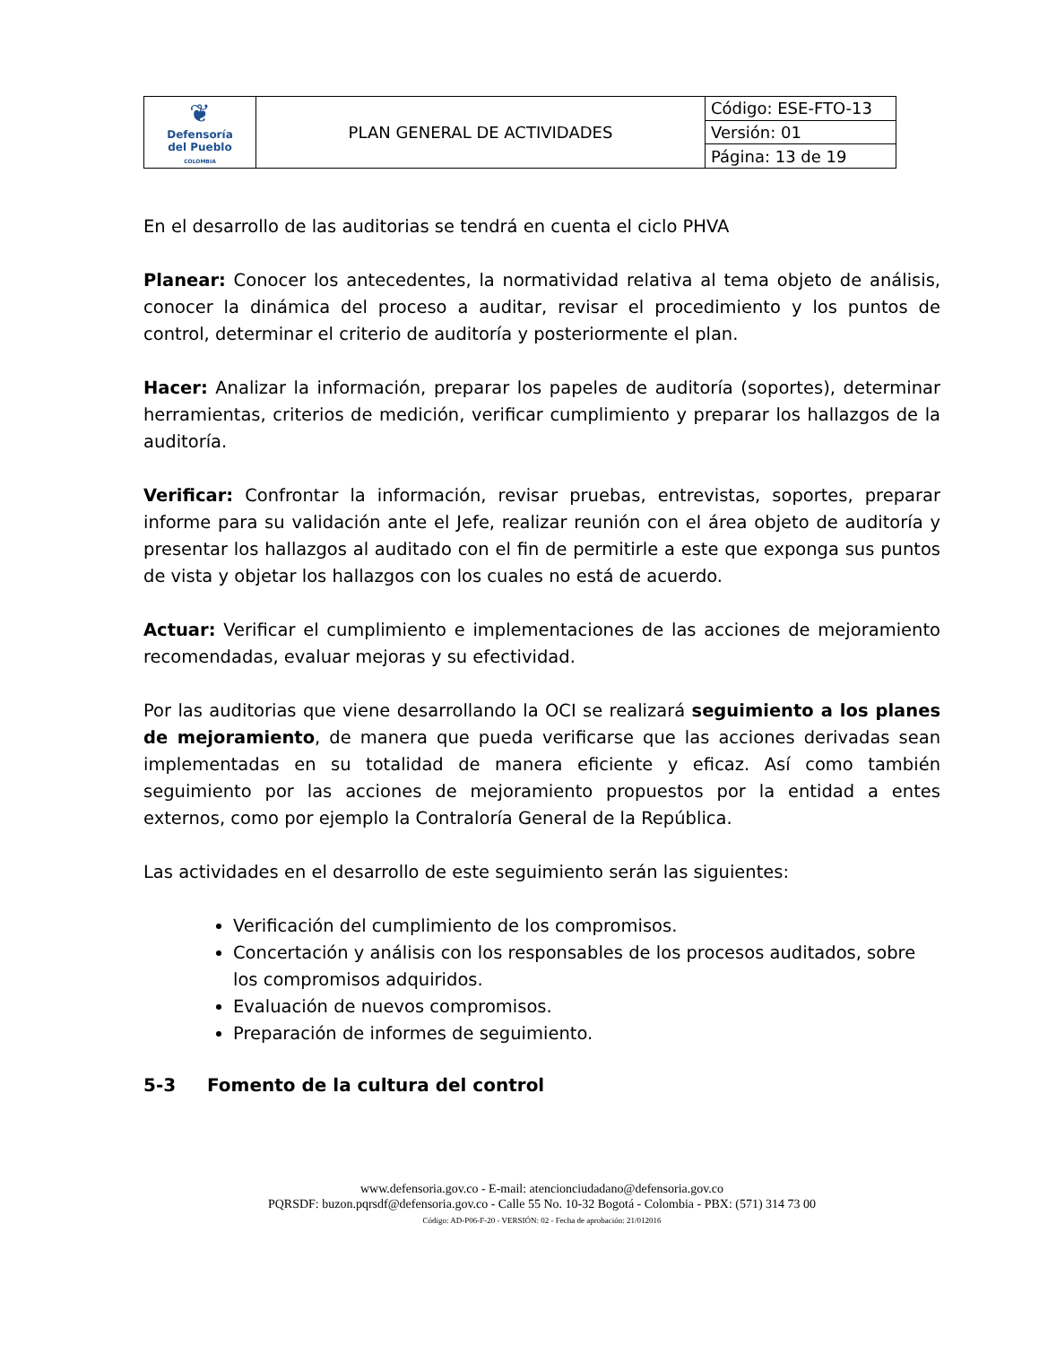| ❦ Defensoría del Pueblo COLOMBIA | PLAN GENERAL DE ACTIVIDADES | Código: ESE-FTO-13 |
| | | Versión: 01 |
| | | Página: 13 de 19 |
En el desarrollo de las auditorias se tendrá en cuenta el ciclo PHVA
Planear: Conocer los antecedentes, la normatividad relativa al tema objeto de análisis, conocer la dinámica del proceso a auditar, revisar el procedimiento y los puntos de control, determinar el criterio de auditoría y posteriormente el plan.
Hacer: Analizar la información, preparar los papeles de auditoría (soportes), determinar herramientas, criterios de medición, verificar cumplimiento y preparar los hallazgos de la auditoría.
Verificar: Confrontar la información, revisar pruebas, entrevistas, soportes, preparar informe para su validación ante el Jefe, realizar reunión con el área objeto de auditoría y presentar los hallazgos al auditado con el fin de permitirle a este que exponga sus puntos de vista y objetar los hallazgos con los cuales no está de acuerdo.
Actuar: Verificar el cumplimiento e implementaciones de las acciones de mejoramiento recomendadas, evaluar mejoras y su efectividad.
Por las auditorias que viene desarrollando la OCI se realizará seguimiento a los planes de mejoramiento, de manera que pueda verificarse que las acciones derivadas sean implementadas en su totalidad de manera eficiente y eficaz. Así como también seguimiento por las acciones de mejoramiento propuestos por la entidad a entes externos, como por ejemplo la Contraloría General de la República.
Las actividades en el desarrollo de este seguimiento serán las siguientes:
Verificación del cumplimiento de los compromisos.
Concertación y análisis con los responsables de los procesos auditados, sobre los compromisos adquiridos.
Evaluación de nuevos compromisos.
Preparación de informes de seguimiento.
5-3 Fomento de la cultura del control
www.defensoria.gov.co - E-mail: atencionciudadano@defensoria.gov.co
PQRSDF: buzon.pqrsdf@defensoria.gov.co - Calle 55 No. 10-32 Bogotá - Colombia - PBX: (571) 314 73 00
Código: AD-P06-F-20 - VERSIÓN: 02 - Fecha de aprobación: 21/012016